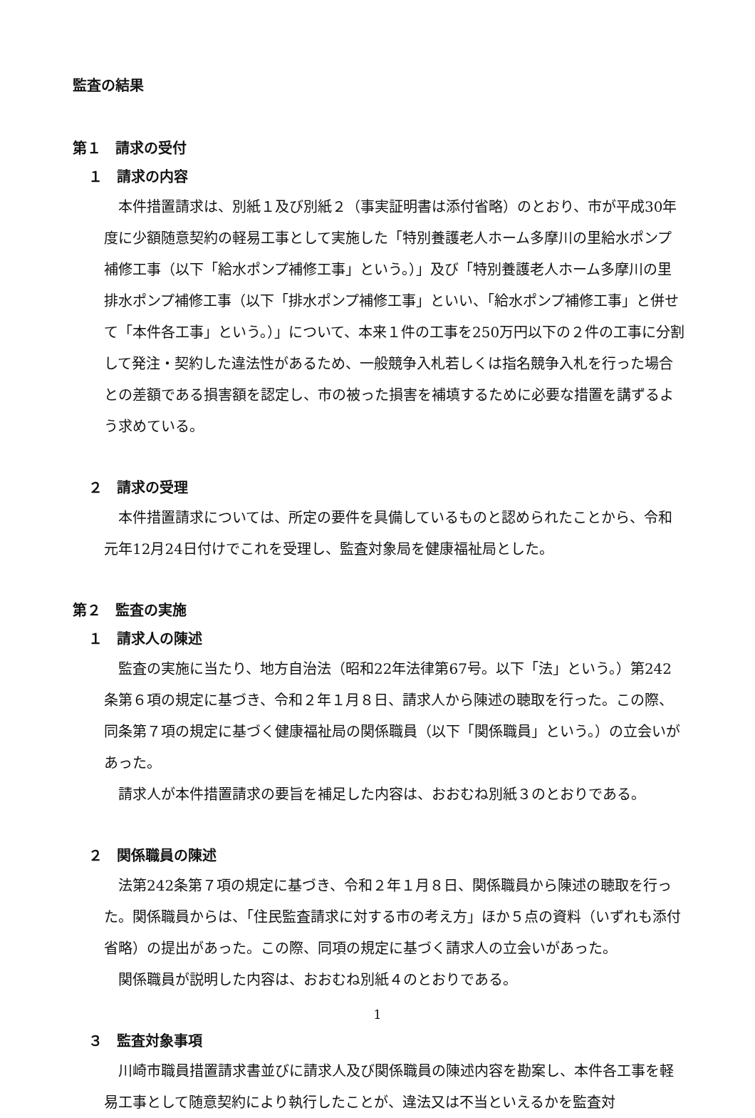監査の結果
第１　請求の受付
１　請求の内容
本件措置請求は、別紙１及び別紙２（事実証明書は添付省略）のとおり、市が平成30年度に少額随意契約の軽易工事として実施した「特別養護老人ホーム多摩川の里給水ポンプ補修工事（以下「給水ポンプ補修工事」という。）」及び「特別養護老人ホーム多摩川の里排水ポンプ補修工事（以下「排水ポンプ補修工事」といい、「給水ポンプ補修工事」と併せて「本件各工事」という。）」について、本来１件の工事を250万円以下の２件の工事に分割して発注・契約した違法性があるため、一般競争入札若しくは指名競争入札を行った場合との差額である損害額を認定し、市の被った損害を補填するために必要な措置を講ずるよう求めている。
２　請求の受理
本件措置請求については、所定の要件を具備しているものと認められたことから、令和元年12月24日付けでこれを受理し、監査対象局を健康福祉局とした。
第２　監査の実施
１　請求人の陳述
監査の実施に当たり、地方自治法（昭和22年法律第67号。以下「法」という。）第242条第６項の規定に基づき、令和２年１月８日、請求人から陳述の聴取を行った。この際、同条第７項の規定に基づく健康福祉局の関係職員（以下「関係職員」という。）の立会いがあった。
請求人が本件措置請求の要旨を補足した内容は、おおむね別紙３のとおりである。
２　関係職員の陳述
法第242条第７項の規定に基づき、令和２年１月８日、関係職員から陳述の聴取を行った。関係職員からは、「住民監査請求に対する市の考え方」ほか５点の資料（いずれも添付省略）の提出があった。この際、同項の規定に基づく請求人の立会いがあった。
関係職員が説明した内容は、おおむね別紙４のとおりである。
３　監査対象事項
川崎市職員措置請求書並びに請求人及び関係職員の陳述内容を勘案し、本件各工事を軽易工事として随意契約により執行したことが、違法又は不当といえるかを監査対
1